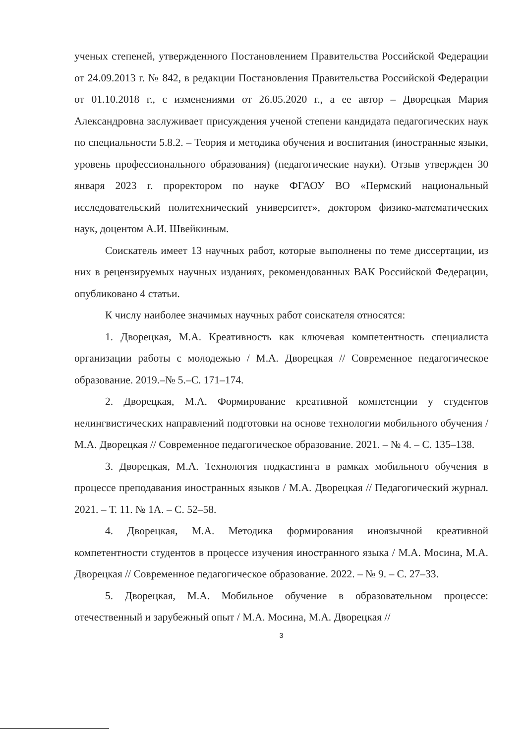ученых степеней, утвержденного Постановлением Правительства Российской Федерации от 24.09.2013 г. № 842, в редакции Постановления Правительства Российской Федерации от 01.10.2018 г., с изменениями от 26.05.2020 г., а ее автор – Дворецкая Мария Александровна заслуживает присуждения ученой степени кандидата педагогических наук по специальности 5.8.2. – Теория и методика обучения и воспитания (иностранные языки, уровень профессионального образования) (педагогические науки). Отзыв утвержден 30 января 2023 г. проректором по науке ФГАОУ ВО «Пермский национальный исследовательский политехнический университет», доктором физико-математических наук, доцентом А.И. Швейкиным.
Соискатель имеет 13 научных работ, которые выполнены по теме диссертации, из них в рецензируемых научных изданиях, рекомендованных ВАК Российской Федерации, опубликовано 4 статьи.
К числу наиболее значимых научных работ соискателя относятся:
1. Дворецкая, М.А. Креативность как ключевая компетентность специалиста организации работы с молодежью / М.А. Дворецкая // Современное педагогическое образование. 2019.–№ 5.–С. 171–174.
2. Дворецкая, М.А. Формирование креативной компетенции у студентов нелингвистических направлений подготовки на основе технологии мобильного обучения / М.А. Дворецкая // Современное педагогическое образование. 2021. – № 4. – С. 135–138.
3. Дворецкая, М.А. Технология подкастинга в рамках мобильного обучения в процессе преподавания иностранных языков / М.А. Дворецкая // Педагогический журнал. 2021. – Т. 11. № 1А. – С. 52–58.
4. Дворецкая, М.А. Методика формирования иноязычной креативной компетентности студентов в процессе изучения иностранного языка / М.А. Мосина, М.А. Дворецкая // Современное педагогическое образование. 2022. – № 9. – С. 27–33.
5. Дворецкая, М.А. Мобильное обучение в образовательном процессе: отечественный и зарубежный опыт / М.А. Мосина, М.А. Дворецкая //
3